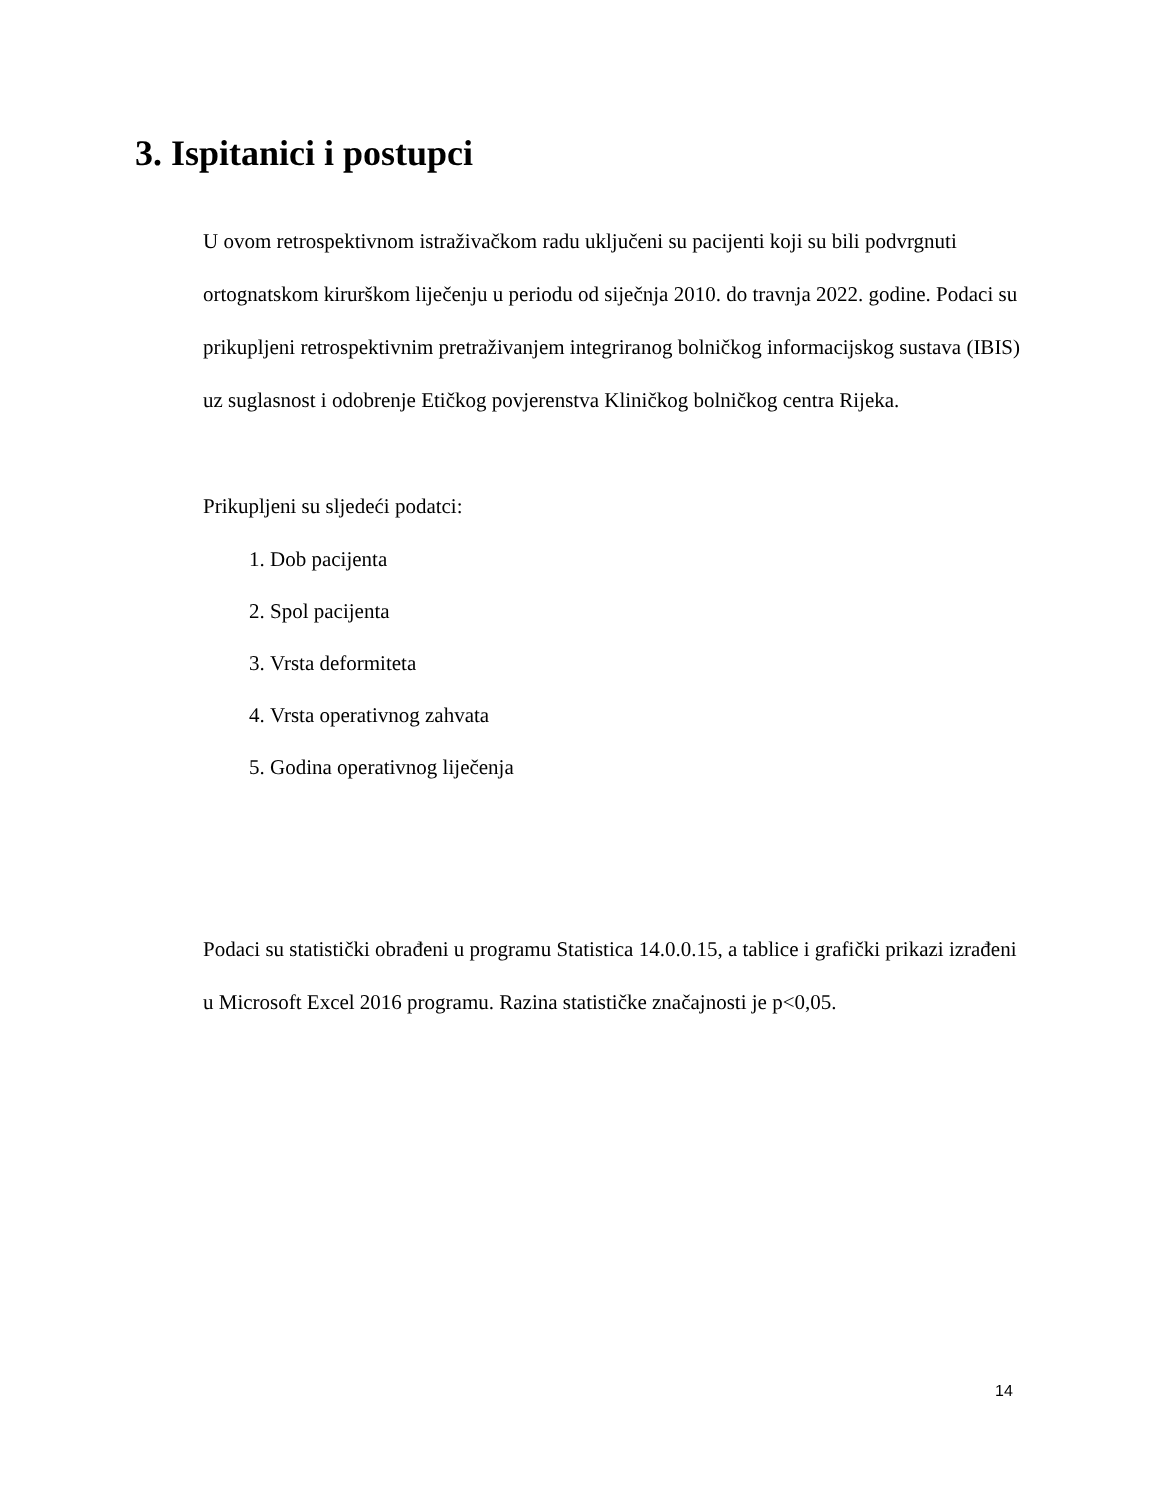3. Ispitanici i postupci
U ovom retrospektivnom istraživačkom radu uključeni su pacijenti koji su bili podvrgnuti ortognatskom kirurškom liječenju u periodu od siječnja 2010. do travnja 2022. godine. Podaci su prikupljeni retrospektivnim pretraživanjem integriranog bolničkog informacijskog sustava (IBIS) uz suglasnost i odobrenje Etičkog povjerenstva Kliničkog bolničkog centra Rijeka.
Prikupljeni su sljedeći podatci:
1. Dob pacijenta
2. Spol pacijenta
3. Vrsta deformiteta
4. Vrsta operativnog zahvata
5. Godina operativnog liječenja
Podaci su statistički obrađeni u programu Statistica 14.0.0.15, a tablice i grafički prikazi izrađeni u Microsoft Excel 2016 programu. Razina statističke značajnosti je p<0,05.
14